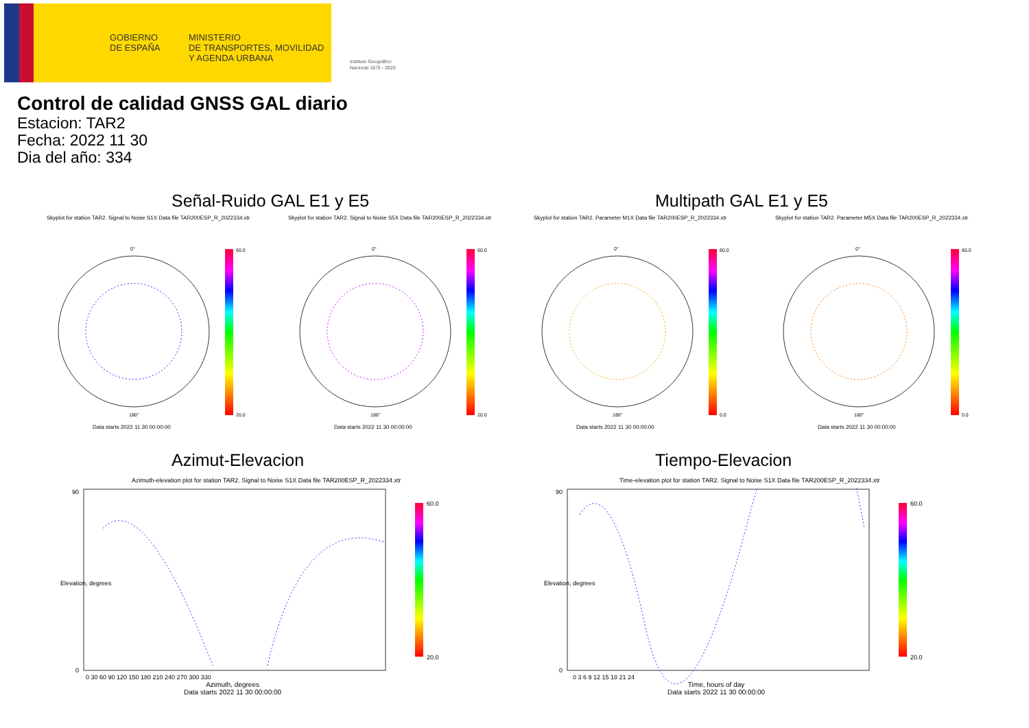GOBIERNO
DE ESPAÑA
MINISTERIO
DE TRANSPORTES, MOVILIDAD
Y AGENDA URBANA
Instituto Geográfico
Nacional 1870 - 2020
Control de calidad GNSS GAL diario
Estacion: TAR2
Fecha: 2022 11 30
Dia del año: 334
Señal-Ruido GAL E1 y E5 Multipath GAL E1 y E5
Skyplot for station TAR2. Signal to Noise S1X Data file TAR200ESP_R_2022334.xtr
Skyplot for station TAR2. Signal to Noise S5X Data file TAR200ESP_R_2022334.xtr
Skyplot for station TAR2. Parameter M1X Data file TAR200ESP_R_2022334.xtr
Skyplot for station TAR2. Parameter M5X Data file TAR200ESP_R_2022334.xtr
60.0
20.0
60.0
20.0
80.0
0.0
80.0
0.0
0°
0°
0°
0°
180°
180°
180°
180°
Data starts 2022 11 30 00:00:00
Data starts 2022 11 30 00:00:00
Data starts 2022 11 30 00:00:00
Data starts 2022 11 30 00:00:00
Azimut-Elevacion Tiempo-Elevacion
Azimuth-elevation plot for station TAR2. Signal to Noise S1X Data file TAR200ESP_R_2022334.xtr
Time-elevation plot for station TAR2. Signal to Noise S1X Data file TAR200ESP_R_2022334.xtr
60.0
20.0
60.0
20.0
90
0
90
0
0 30 60 90 120 150 180 210 240 270 300 330
0 3 6 9 12 15 18 21 24
Azimuth, degrees
Data starts 2022 11 30 00:00:00
Time, hours of day
Data starts 2022 11 30 00:00:00
Elevation, degrees Elevation, degrees